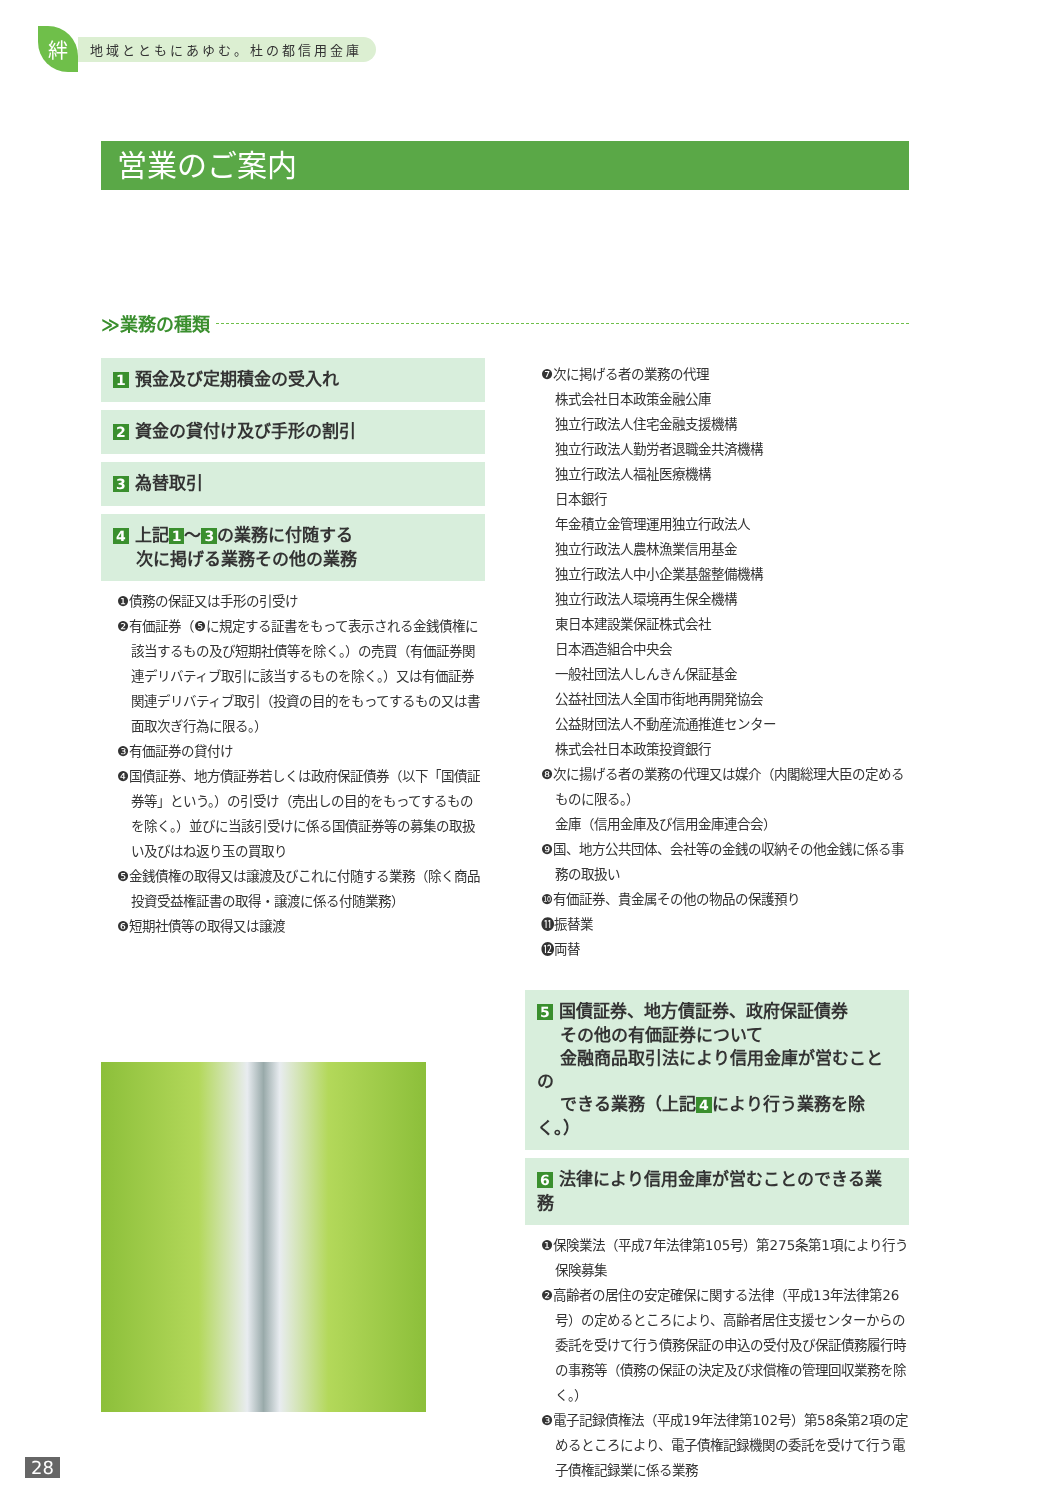絆
地域とともにあゆむ。杜の都信用金庫
営業のご案内
≫業務の種類
1 預金及び定期積金の受入れ
2 資金の貸付け及び手形の割引
3 為替取引
4 上記 1 ～ 3 の業務に付随する
　 次に掲げる業務その他の業務
❶債務の保証又は手形の引受け
❷有価証券（❺に規定する証書をもって表示される金銭債権に該当するもの及び短期社債等を除く。）の売買（有価証券関連デリバティブ取引に該当するものを除く。）又は有価証券関連デリバティブ取引（投資の目的をもってするもの又は書面取次ぎ行為に限る。）
❸有価証券の貸付け
❹国債証券、地方債証券若しくは政府保証債券（以下「国債証券等」という。）の引受け（売出しの目的をもってするものを除く。）並びに当該引受けに係る国債証券等の募集の取扱い及びはね返り玉の買取り
❺金銭債権の取得又は譲渡及びこれに付随する業務（除く商品投資受益権証書の取得・譲渡に係る付随業務）
❻短期社債等の取得又は譲渡
❼次に掲げる者の業務の代理
株式会社日本政策金融公庫
独立行政法人住宅金融支援機構
独立行政法人勤労者退職金共済機構
独立行政法人福祉医療機構
日本銀行
年金積立金管理運用独立行政法人
独立行政法人農林漁業信用基金
独立行政法人中小企業基盤整備機構
独立行政法人環境再生保全機構
東日本建設業保証株式会社
日本酒造組合中央会
一般社団法人しんきん保証基金
公益社団法人全国市街地再開発協会
公益財団法人不動産流通推進センター
株式会社日本政策投資銀行
❽次に揚げる者の業務の代理又は媒介（内閣総理大臣の定めるものに限る。）
金庫（信用金庫及び信用金庫連合会）
❾国、地方公共団体、会社等の金銭の収納その他金銭に係る事務の取扱い
❿有価証券、貴金属その他の物品の保護預り
⓫振替業
⓬両替
5 国債証券、地方債証券、政府保証債券
　 その他の有価証券について
　 金融商品取引法により信用金庫が営むことの
　 できる業務（上記 4 により行う業務を除く。）
6 法律により信用金庫が営むことのできる業務
❶保険業法（平成7年法律第105号）第275条第1項により行う保険募集
❷高齢者の居住の安定確保に関する法律（平成13年法律第26号）の定めるところにより、高齢者居住支援センターからの委託を受けて行う債務保証の申込の受付及び保証債務履行時の事務等（債務の保証の決定及び求償権の管理回収業務を除く。）
❸電子記録債権法（平成19年法律第102号）第58条第2項の定めるところにより、電子債権記録機関の委託を受けて行う電子債権記録業に係る業務
28